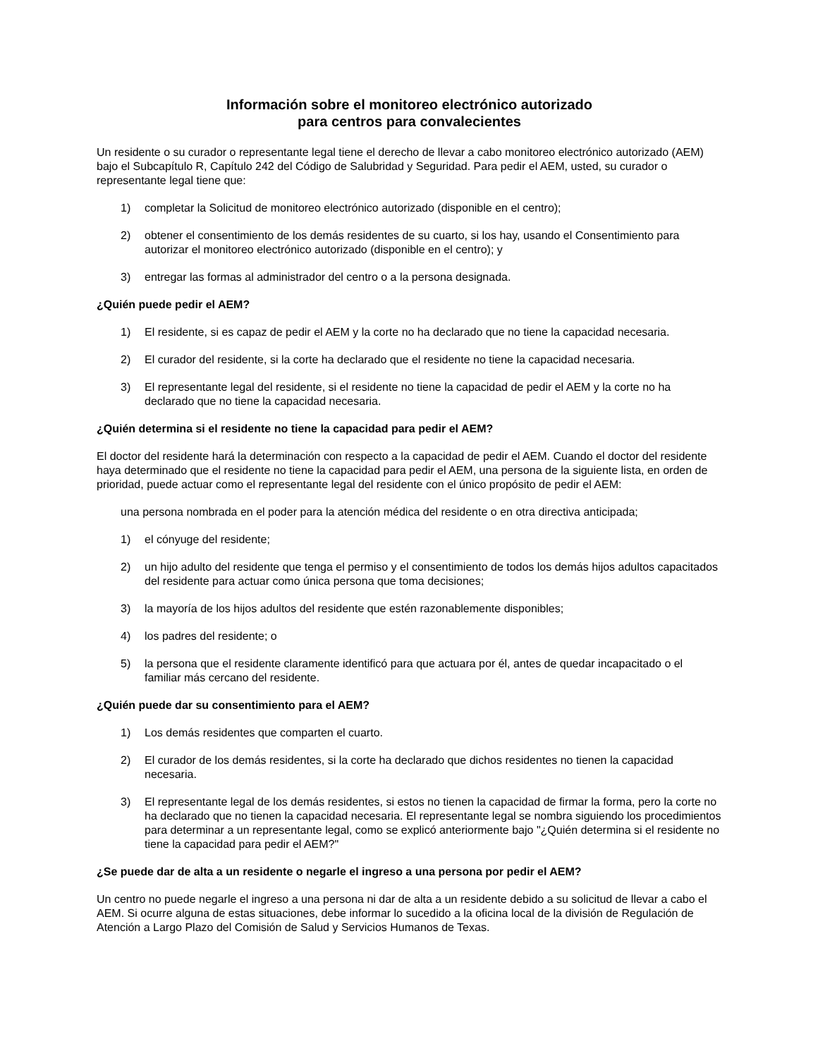Información sobre el monitoreo electrónico autorizado
para centros para convalecientes
Un residente o su curador o representante legal tiene el derecho de llevar a cabo monitoreo electrónico autorizado (AEM) bajo el Subcapítulo R, Capítulo 242 del Código de Salubridad y Seguridad. Para pedir el AEM, usted, su curador o representante legal tiene que:
1) completar la Solicitud de monitoreo electrónico autorizado (disponible en el centro);
2) obtener el consentimiento de los demás residentes de su cuarto, si los hay, usando el Consentimiento para autorizar el monitoreo electrónico autorizado (disponible en el centro); y
3) entregar las formas al administrador del centro o a la persona designada.
¿Quién puede pedir el AEM?
1) El residente, si es capaz de pedir el AEM y la corte no ha declarado que no tiene la capacidad necesaria.
2) El curador del residente, si la corte ha declarado que el residente no tiene la capacidad necesaria.
3) El representante legal del residente, si el residente no tiene la capacidad de pedir el AEM y la corte no ha declarado que no tiene la capacidad necesaria.
¿Quién determina si el residente no tiene la capacidad para pedir el AEM?
El doctor del residente hará la determinación con respecto a la capacidad de pedir el AEM. Cuando el doctor del residente haya determinado que el residente no tiene la capacidad para pedir el AEM, una persona de la siguiente lista, en orden de prioridad, puede actuar como el representante legal del residente con el único propósito de pedir el AEM:
una persona nombrada en el poder para la atención médica del residente o en otra directiva anticipada;
1) el cónyuge del residente;
2) un hijo adulto del residente que tenga el permiso y el consentimiento de todos los demás hijos adultos capacitados del residente para actuar como única persona que toma decisiones;
3) la mayoría de los hijos adultos del residente que estén razonablemente disponibles;
4) los padres del residente; o
5) la persona que el residente claramente identificó para que actuara por él, antes de quedar incapacitado o el familiar más cercano del residente.
¿Quién puede dar su consentimiento para el AEM?
1) Los demás residentes que comparten el cuarto.
2) El curador de los demás residentes, si la corte ha declarado que dichos residentes no tienen la capacidad necesaria.
3) El representante legal de los demás residentes, si estos no tienen la capacidad de firmar la forma, pero la corte no ha declarado que no tienen la capacidad necesaria. El representante legal se nombra siguiendo los procedimientos para determinar a un representante legal, como se explicó anteriormente bajo "¿Quién determina si el residente no tiene la capacidad para pedir el AEM?"
¿Se puede dar de alta a un residente o negarle el ingreso a una persona por pedir el AEM?
Un centro no puede negarle el ingreso a una persona ni dar de alta a un residente debido a su solicitud de llevar a cabo el AEM. Si ocurre alguna de estas situaciones, debe informar lo sucedido a la oficina local de la división de Regulación de Atención a Largo Plazo del Comisión de Salud y Servicios Humanos de Texas.